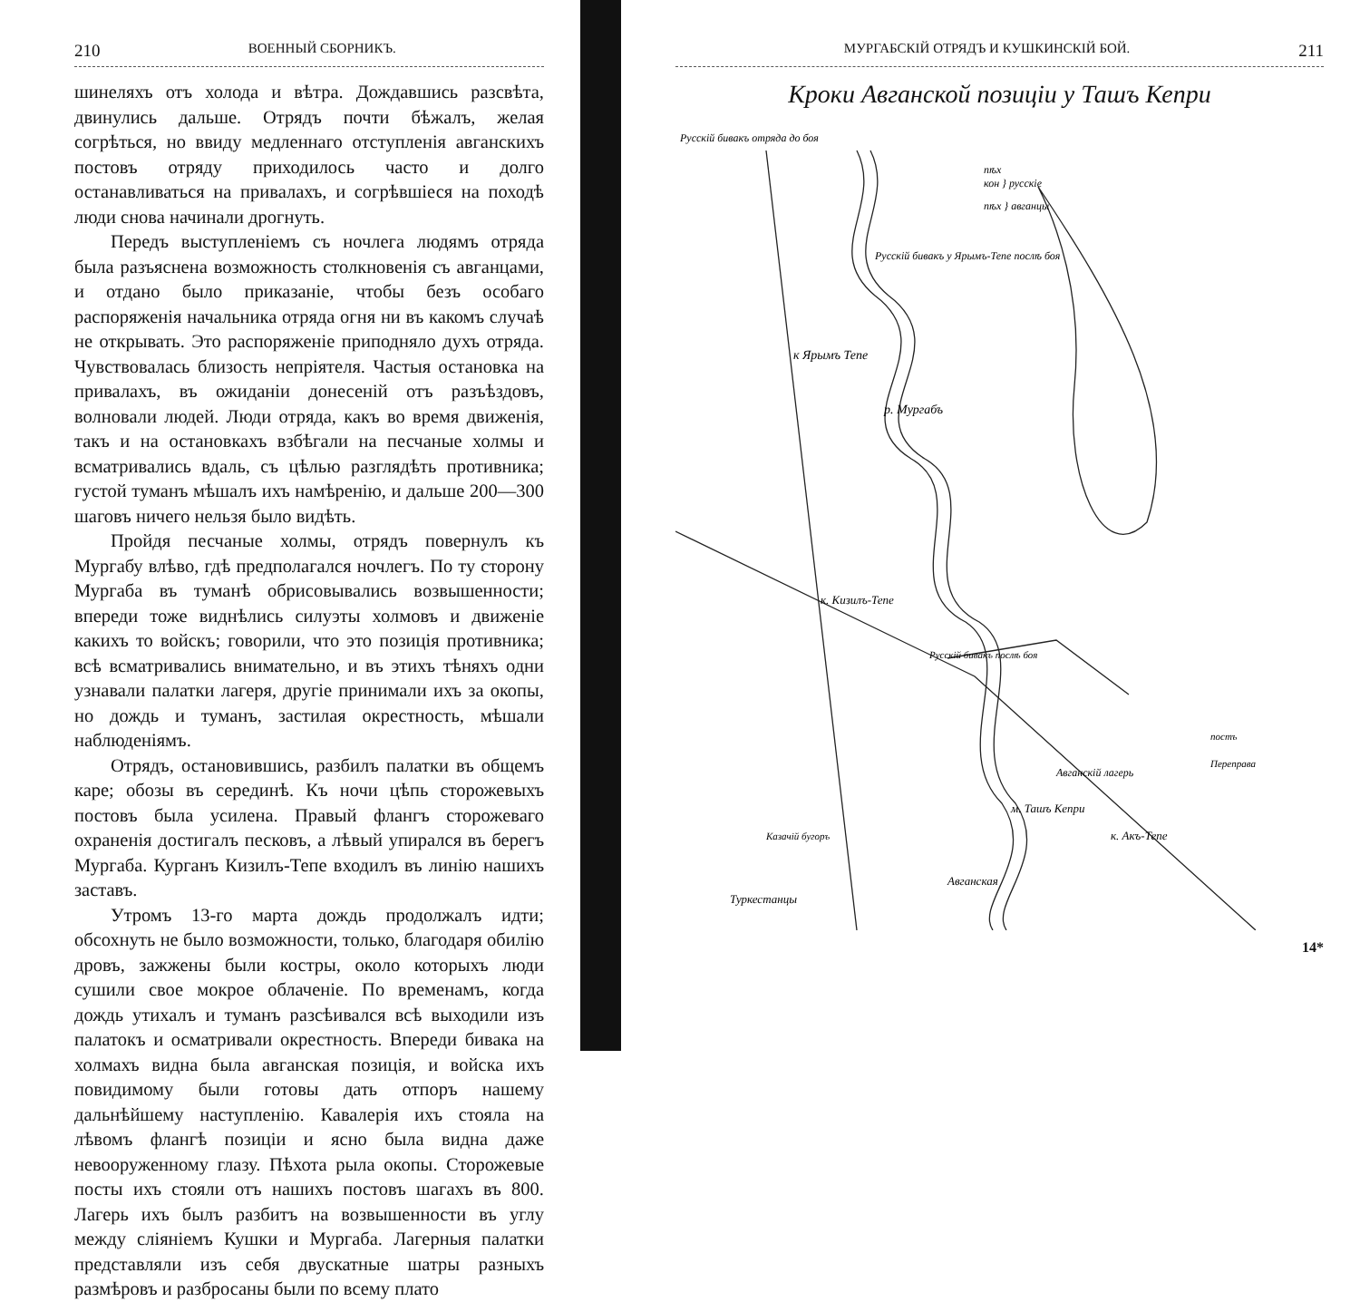210 ВОЕННЫЙ СБОРНИКЪ.
шинеляхъ отъ холода и вѣтра. Дождавшись разсвѣта, двинулись дальше. Отрядъ почти бѣжалъ, желая согрѣться, но ввиду медленнаго отступленія авганскихъ постовъ отряду приходилось часто и долго останавливаться на привалахъ, и согрѣвшіеся на походѣ люди снова начинали дрогнуть.
Передъ выступленіемъ съ ночлега людямъ отряда была разъяснена возможность столкновенія съ авганцами, и отдано было приказаніе, чтобы безъ особаго распоряженія начальника отряда огня ни въ какомъ случаѣ не открывать. Это распоряженіе приподняло духъ отряда. Чувствовалась близость непріятеля. Частыя остановка на привалахъ, въ ожиданіи донесеній отъ разъѣздовъ, волновали людей. Люди отряда, какъ во время движенія, такъ и на остановкахъ взбѣгали на песчаные холмы и всматривались вдаль, съ цѣлью разглядѣть противника; густой туманъ мѣшалъ ихъ намѣренію, и дальше 200—300 шаговъ ничего нельзя было видѣть.
Пройдя песчаные холмы, отрядъ повернулъ къ Мургабу влѣво, гдѣ предполагался ночлегъ. По ту сторону Мургаба въ туманѣ обрисовывались возвышенности; впереди тоже виднѣлись силуэты холмовъ и движеніе какихъ то войскъ; говорили, что это позиція противника; всѣ всматривались внимательно, и въ этихъ тѣняхъ одни узнавали палатки лагеря, другіе принимали ихъ за окопы, но дождь и туманъ, застилая окрестность, мѣшали наблюденіямъ.
Отрядъ, остановившись, разбилъ палатки въ общемъ каре; обозы въ серединѣ. Къ ночи цѣпь сторожевыхъ постовъ была усилена. Правый флангъ сторожеваго охраненія достигалъ песковъ, а лѣвый упирался въ берегъ Мургаба. Курганъ Кизилъ-Тепе входилъ въ линію нашихъ заставъ.
Утромъ 13-го марта дождь продолжалъ идти; обсохнуть не было возможности, только, благодаря обилію дровъ, зажжены были костры, около которыхъ люди сушили свое мокрое облаченіе. По временамъ, когда дождь утихалъ и туманъ разсѣивался всѣ выходили изъ палатокъ и осматривали окрестность. Впереди бивака на холмахъ видна была авганская позиція, и войска ихъ повидимому были готовы дать отпоръ нашему дальнѣйшему наступленію. Кавалерія ихъ стояла на лѣвомъ флангѣ позиціи и ясно была видна даже невооруженному глазу. Пѣхота рыла окопы. Сторожевые посты ихъ стояли отъ нашихъ постовъ шагахъ въ 800. Лагерь ихъ былъ разбитъ на возвышенности въ углу между сліяніемъ Кушки и Мургаба. Лагерныя палатки представляли изъ себя двускатные шатры разныхъ размѣровъ и разбросаны были по всему плато
МУРГАБСКІЙ ОТРЯДЪ И КУШКИНСКІЙ БОЙ. 211
Кроки Авганской позиціи у Ташъ Кепри
Русскій бивакъ отряда до боя
пѣх
кон } русскіе
пѣх } авганцы
Русскій бивакъ у Ярымъ-Тепе послѣ боя
к Ярымъ Тепе
р. Мургабъ
к. Кизилъ-Тепе
Русскій бивакъ послѣ боя
м. Ташъ Кепри
Авганскій лагерь
к. Акъ-Тепе
Казачій бугоръ
Авганская
Туркестанцы
постъ
Переправа
14*